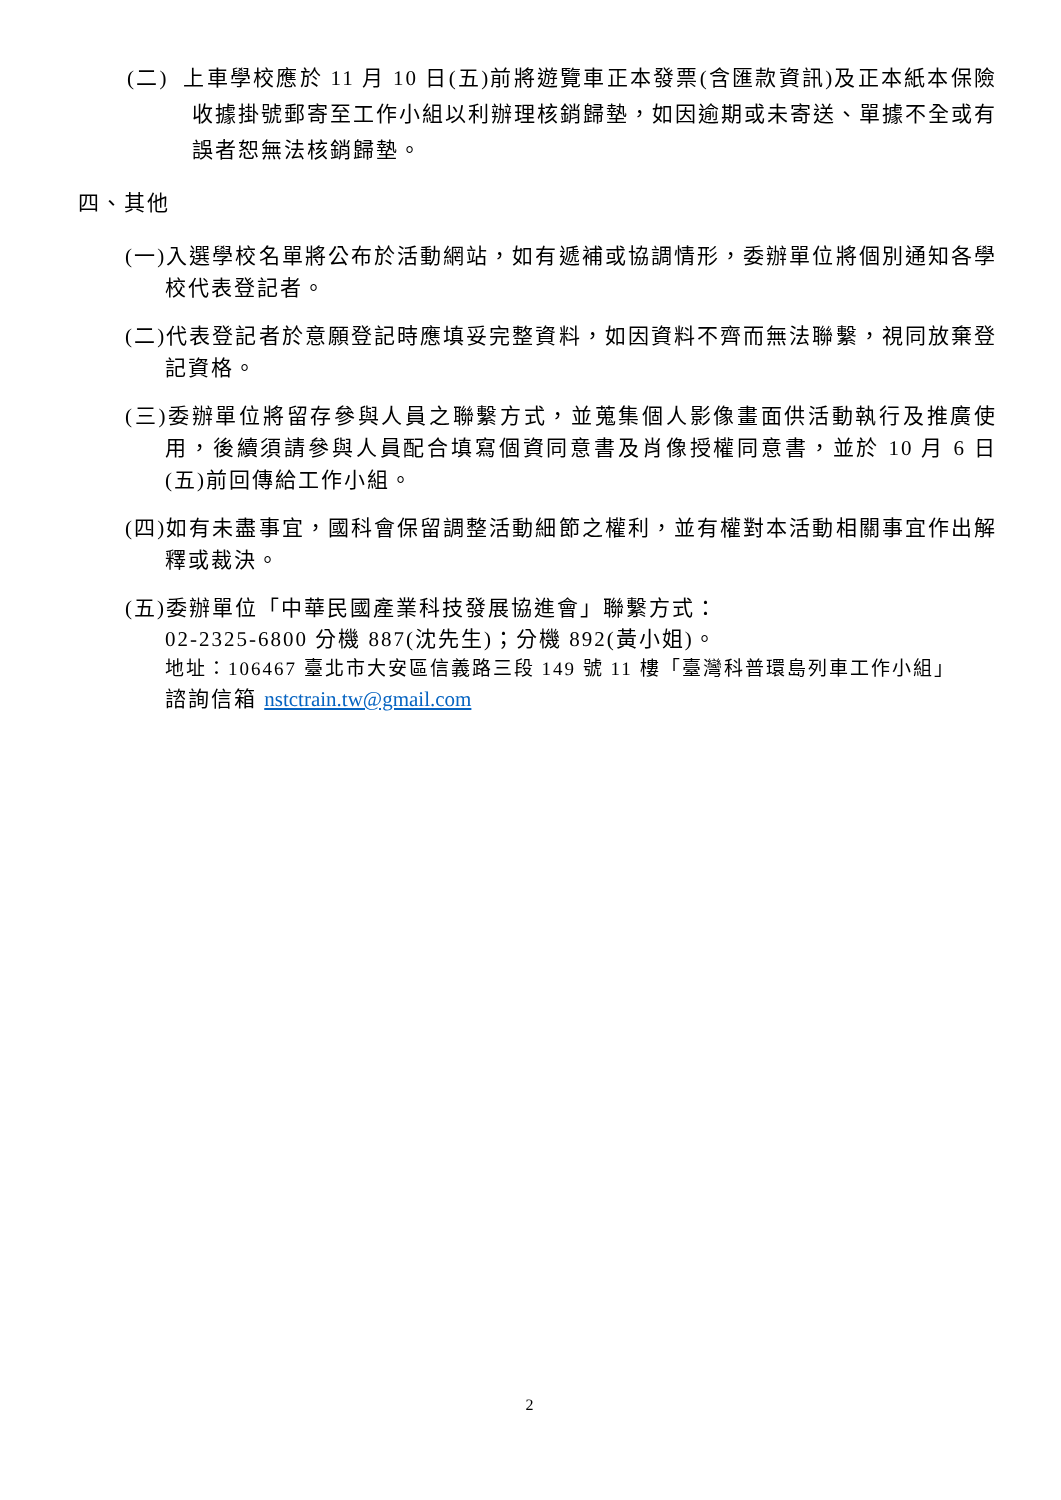(二) 上車學校應於 11 月 10 日(五)前將遊覽車正本發票(含匯款資訊)及正本紙本保險收據掛號郵寄至工作小組以利辦理核銷歸墊，如因逾期或未寄送、單據不全或有誤者恕無法核銷歸墊。
四、其他
(一)入選學校名單將公布於活動網站，如有遞補或協調情形，委辦單位將個別通知各學校代表登記者。
(二)代表登記者於意願登記時應填妥完整資料，如因資料不齊而無法聯繫，視同放棄登記資格。
(三)委辦單位將留存參與人員之聯繫方式，並蒐集個人影像畫面供活動執行及推廣使用，後續須請參與人員配合填寫個資同意書及肖像授權同意書，並於 10 月 6 日(五)前回傳給工作小組。
(四)如有未盡事宜，國科會保留調整活動細節之權利，並有權對本活動相關事宜作出解釋或裁決。
(五)委辦單位「中華民國產業科技發展協進會」聯繫方式：
02-2325-6800 分機 887(沈先生)；分機 892(黃小姐)。
地址：106467 臺北市大安區信義路三段 149 號 11 樓「臺灣科普環島列車工作小組」
諮詢信箱 nstctrain.tw@gmail.com
2